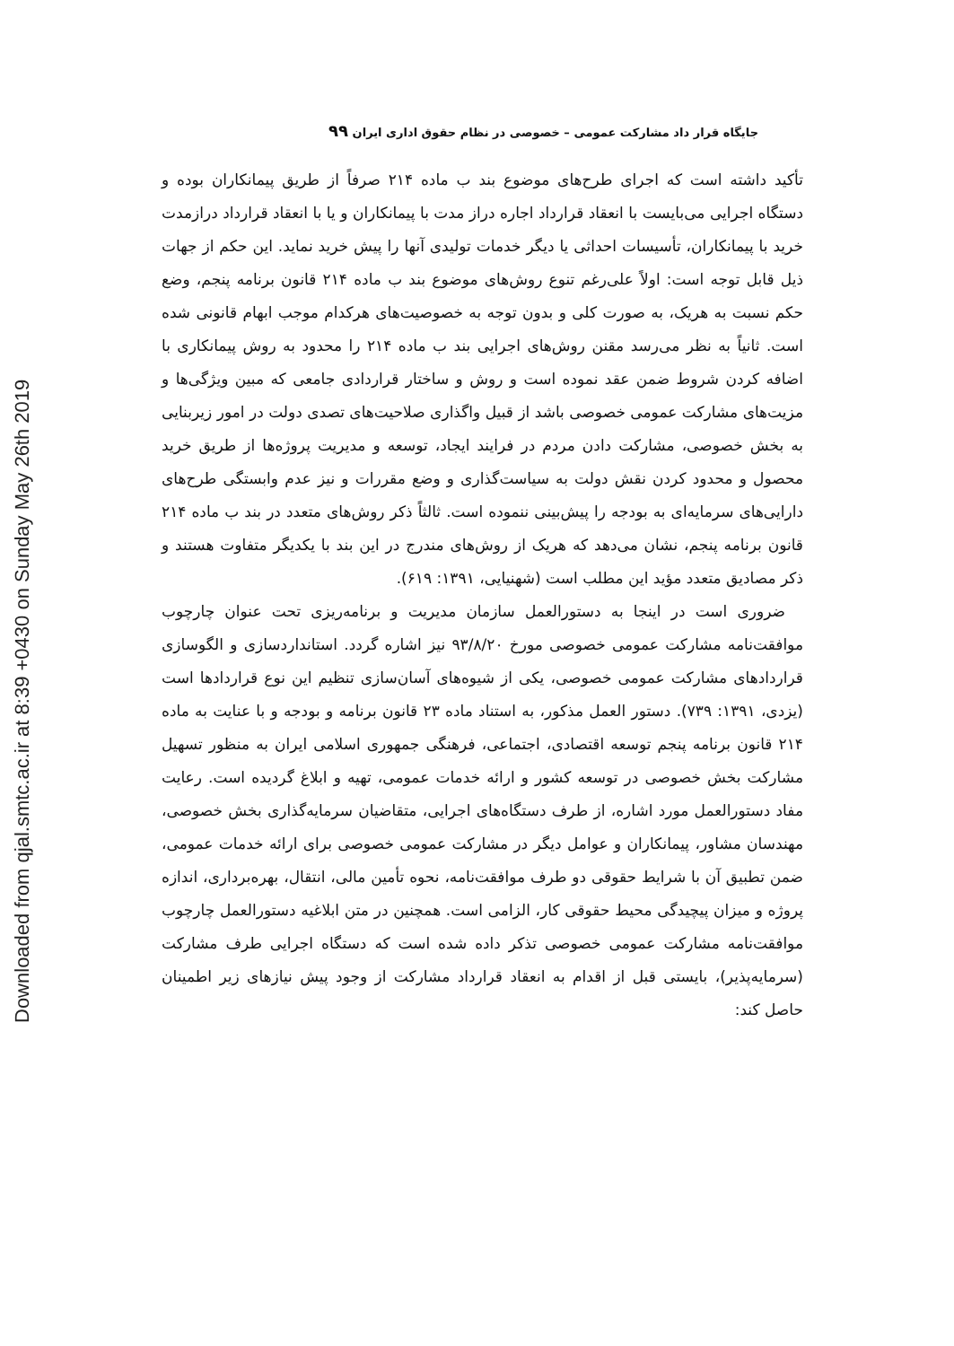Downloaded from qjal.smtc.ac.ir at 8:39 +0430 on Sunday May 26th 2019
جایگاه قرار داد مشارکت عمومی – خصوصی در نظام حقوق اداری ایران ۹۹
تأکید داشته است که اجرای طرح‌های موضوع بند ب ماده ۲۱۴ صرفاً از طریق پیمانکاران بوده و دستگاه اجرایی می‌بایست با انعقاد قرارداد اجاره دراز مدت با پیمانکاران و یا با انعقاد قرارداد درازمدت خرید با پیمانکاران، تأسیسات احداثی یا دیگر خدمات تولیدی آنها را پیش خرید نماید. این حکم از جهات ذیل قابل توجه است: اولاً علی‌رغم تنوع روش‌های موضوع بند ب ماده ۲۱۴ قانون برنامه پنجم، وضع حکم نسبت به هریک، به صورت کلی و بدون توجه به خصوصیت‌های هرکدام موجب ابهام قانونی شده است. ثانیاً به نظر می‌رسد مقنن روش‌های اجرایی بند ب ماده ۲۱۴ را محدود به روش پیمانکاری با اضافه کردن شروط ضمن عقد نموده است و روش و ساختار قراردادی جامعی که مبین ویژگی‌ها و مزیت‌های مشارکت عمومی خصوصی باشد از قبیل واگذاری صلاحیت‌های تصدی دولت در امور زیربنایی به بخش خصوصی، مشارکت دادن مردم در فرایند ایجاد، توسعه و مدیریت پروژه‌ها از طریق خرید محصول و محدود کردن نقش دولت به سیاست‌گذاری و وضع مقررات و نیز عدم وابستگی طرح‌های دارایی‌های سرمایه‌ای به بودجه را پیش‌بینی ننموده است. ثالثاً ذکر روش‌های متعدد در بند ب ماده ۲۱۴ قانون برنامه پنجم، نشان می‌دهد که هریک از روش‌های مندرج در این بند با یکدیگر متفاوت هستند و ذکر مصادیق متعدد مؤید این مطلب است (شهنیایی، ۱۳۹۱: ۶۱۹).
ضروری است در اینجا به دستورالعمل سازمان مدیریت و برنامه‌ریزی تحت عنوان چارچوب موافقت‌نامه مشارکت عمومی خصوصی مورخ ۹۳/۸/۲۰ نیز اشاره گردد. استانداردسازی و الگوسازی قراردادهای مشارکت عمومی خصوصی، یکی از شیوه‌های آسان‌سازی تنظیم این نوع قراردادها است (یزدی، ۱۳۹۱: ۷۳۹). دستور العمل مذکور، به استناد ماده ۲۳ قانون برنامه و بودجه و با عنایت به ماده ۲۱۴ قانون برنامه پنجم توسعه اقتصادی، اجتماعی، فرهنگی جمهوری اسلامی ایران به منظور تسهیل مشارکت بخش خصوصی در توسعه کشور و ارائه خدمات عمومی، تهیه و ابلاغ گردیده است. رعایت مفاد دستورالعمل مورد اشاره، از طرف دستگاه‌های اجرایی، متقاضیان سرمایه‌گذاری بخش خصوصی، مهندسان مشاور، پیمانکاران و عوامل دیگر در مشارکت عمومی خصوصی برای ارائه خدمات عمومی، ضمن تطبیق آن با شرایط حقوقی دو طرف موافقت‌نامه، نحوه تأمین مالی، انتقال، بهره‌برداری، اندازه پروژه و میزان پیچیدگی محیط حقوقی کار، الزامی است. همچنین در متن ابلاغیه دستورالعمل چارچوب موافقت‌نامه مشارکت عمومی خصوصی تذکر داده شده است که دستگاه اجرایی طرف مشارکت (سرمایه‌پذیر)، بایستی قبل از اقدام به انعقاد قرارداد مشارکت از وجود پیش نیازهای زیر اطمینان حاصل کند: